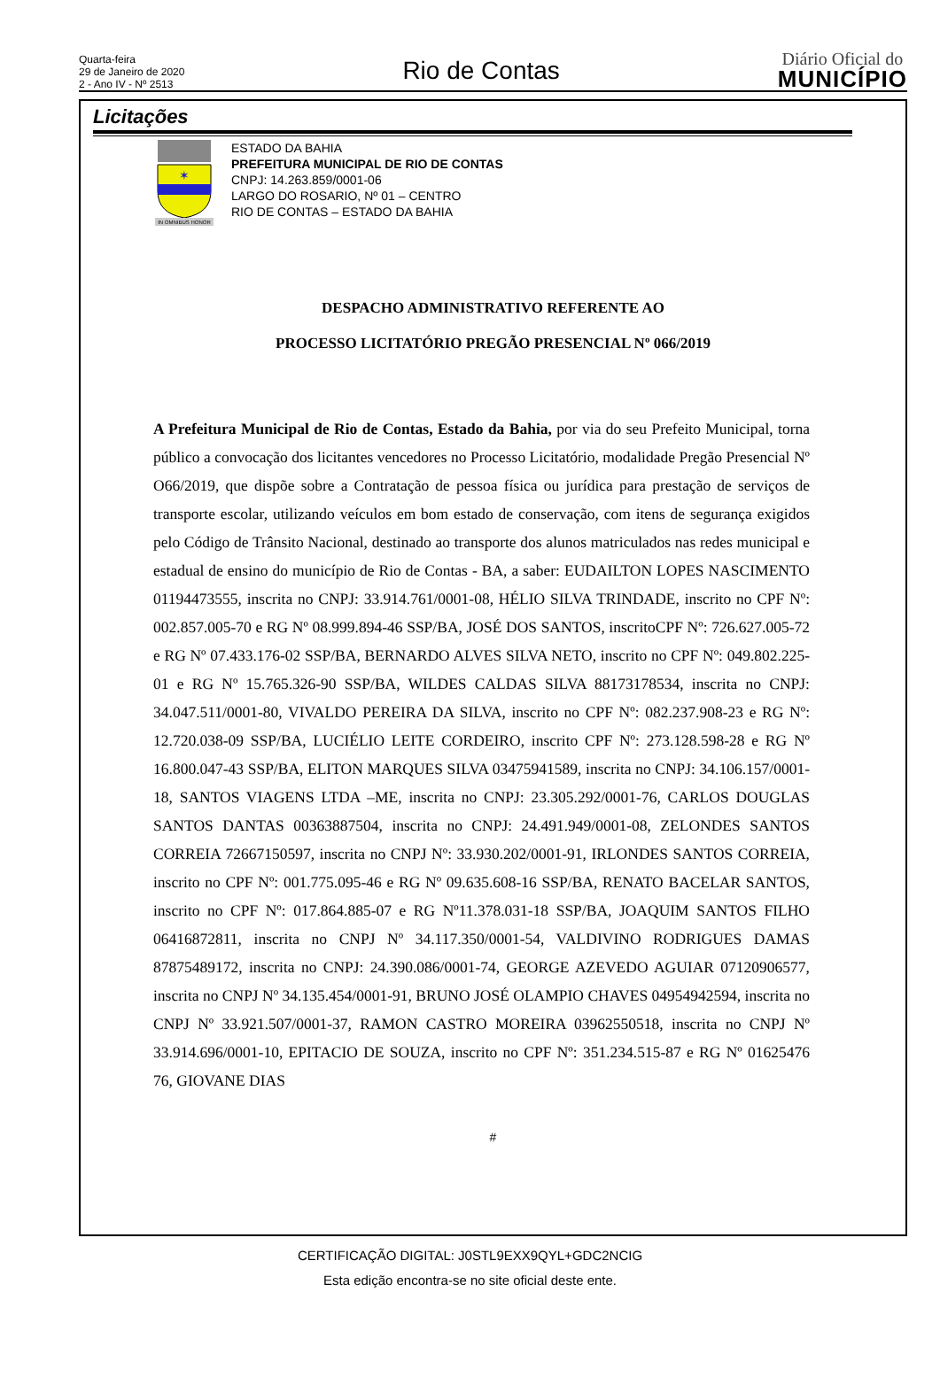Quarta-feira
29 de Janeiro de 2020
2 - Ano IV - Nº 2513
Rio de Contas
Diário Oficial do
MUNICÍPIO
Licitações
✶
IN OMNIBUS HONOR
ESTADO DA BAHIA
PREFEITURA MUNICIPAL DE RIO DE CONTAS
CNPJ: 14.263.859/0001-06
LARGO DO ROSARIO, Nº 01 – CENTRO
RIO DE CONTAS – ESTADO DA BAHIA
DESPACHO ADMINISTRATIVO REFERENTE AO
PROCESSO LICITATÓRIO PREGÃO PRESENCIAL Nº 066/2019
A Prefeitura Municipal de Rio de Contas, Estado da Bahia, por via do seu Prefeito Municipal, torna público a convocação dos licitantes vencedores no Processo Licitatório, modalidade Pregão Presencial Nº O66/2019, que dispõe sobre a Contratação de pessoa física ou jurídica para prestação de serviços de transporte escolar, utilizando veículos em bom estado de conservação, com itens de segurança exigidos pelo Código de Trânsito Nacional, destinado ao transporte dos alunos matriculados nas redes municipal e estadual de ensino do município de Rio de Contas - BA, a saber: EUDAILTON LOPES NASCIMENTO 01194473555, inscrita no CNPJ: 33.914.761/0001-08, HÉLIO SILVA TRINDADE, inscrito no CPF Nº: 002.857.005-70 e RG Nº 08.999.894-46 SSP/BA, JOSÉ DOS SANTOS, inscritoCPF Nº: 726.627.005-72 e RG Nº 07.433.176-02 SSP/BA, BERNARDO ALVES SILVA NETO, inscrito no CPF Nº: 049.802.225-01 e RG Nº 15.765.326-90 SSP/BA, WILDES CALDAS SILVA 88173178534, inscrita no CNPJ: 34.047.511/0001-80, VIVALDO PEREIRA DA SILVA, inscrito no CPF Nº: 082.237.908-23 e RG Nº: 12.720.038-09 SSP/BA, LUCIÉLIO LEITE CORDEIRO, inscrito CPF Nº: 273.128.598-28 e RG Nº 16.800.047-43 SSP/BA, ELITON MARQUES SILVA 03475941589, inscrita no CNPJ: 34.106.157/0001-18, SANTOS VIAGENS LTDA –ME, inscrita no CNPJ: 23.305.292/0001-76, CARLOS DOUGLAS SANTOS DANTAS 00363887504, inscrita no CNPJ: 24.491.949/0001-08, ZELONDES SANTOS CORREIA 72667150597, inscrita no CNPJ Nº: 33.930.202/0001-91, IRLONDES SANTOS CORREIA, inscrito no CPF Nº: 001.775.095-46 e RG Nº 09.635.608-16 SSP/BA, RENATO BACELAR SANTOS, inscrito no CPF Nº: 017.864.885-07 e RG Nº11.378.031-18 SSP/BA, JOAQUIM SANTOS FILHO 06416872811, inscrita no CNPJ Nº 34.117.350/0001-54, VALDIVINO RODRIGUES DAMAS 87875489172, inscrita no CNPJ: 24.390.086/0001-74, GEORGE AZEVEDO AGUIAR 07120906577, inscrita no CNPJ Nº 34.135.454/0001-91, BRUNO JOSÉ OLAMPIO CHAVES 04954942594, inscrita no CNPJ Nº 33.921.507/0001-37, RAMON CASTRO MOREIRA 03962550518, inscrita no CNPJ Nº 33.914.696/0001-10, EPITACIO DE SOUZA, inscrito no CPF Nº: 351.234.515-87 e RG Nº 01625476 76, GIOVANE DIAS
#
CERTIFICAÇÃO DIGITAL: J0STL9EXX9QYL+GDC2NCIG
Esta edição encontra-se no site oficial deste ente.